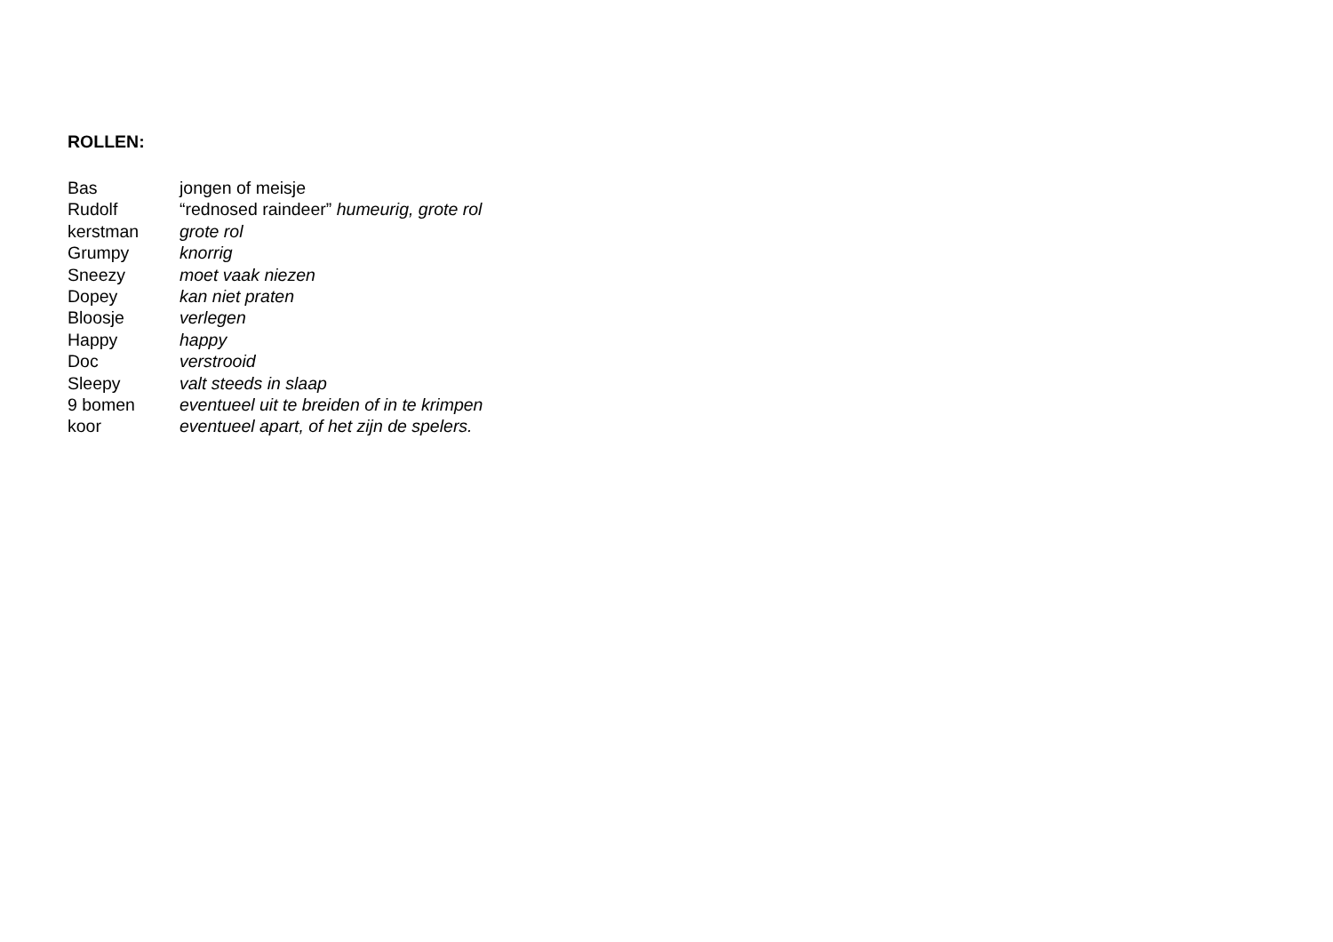ROLLEN:
Bas jongen of meisje
Rudolf “rednosed raindeer” humeurig, grote rol
kerstman grote rol
Grumpy knorrig
Sneezy moet vaak niezen
Dopey kan niet praten
Bloosje verlegen
Happy happy
Doc verstrooid
Sleepy valt steeds in slaap
9 bomen eventueel uit te breiden of in te krimpen
koor eventueel apart, of het zijn de spelers.